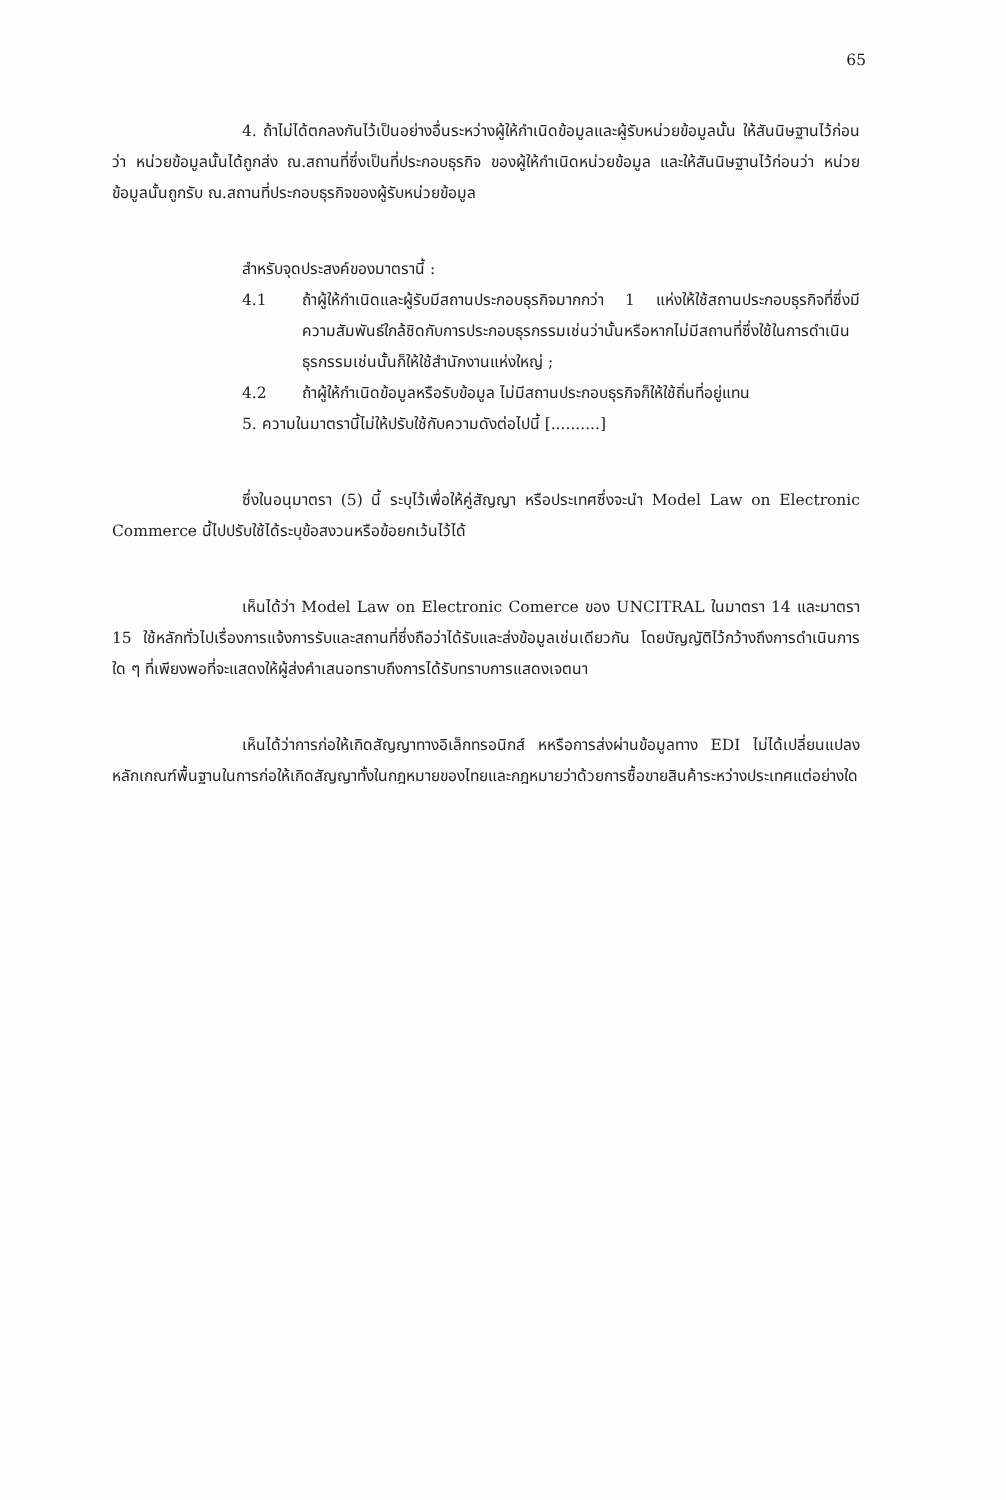65
4. ถ้าไม่ได้ตกลงกันไว้เป็นอย่างอื่นระหว่างผู้ให้กำเนิดข้อมูลและผู้รับหน่วยข้อมูลนั้น ให้สันนิษฐานไว้ก่อนว่า หน่วยข้อมูลนั้นได้ถูกส่ง ณ.สถานที่ซึ่งเป็นที่ประกอบธุรกิจ ของผู้ให้กำเนิดหน่วยข้อมูล และให้สันนิษฐานไว้ก่อนว่า หน่วยข้อมูลนั้นถูกรับ ณ.สถานที่ประกอบธุรกิจของผู้รับหน่วยข้อมูล
สำหรับจุดประสงค์ของมาตรานี้ :
4.1 ถ้าผู้ให้กำเนิดและผู้รับมีสถานประกอบธุรกิจมากกว่า 1 แห่งให้ใช้สถานประกอบธุรกิจที่ซึ่งมีความสัมพันธ์ใกล้ชิดกับการประกอบธุรกรรมเช่นว่านั้นหรือหากไม่มีสถานที่ซึ่งใช้ในการดำเนินธุรกรรมเช่นนั้นก็ให้ใช้สำนักงานแห่งใหญ่ ;
4.2 ถ้าผู้ให้กำเนิดข้อมูลหรือรับข้อมูล ไม่มีสถานประกอบธุรกิจก็ให้ใช้ถิ่นที่อยู่แทน
5. ความในมาตรานี้ไม่ให้ปรับใช้กับความดังต่อไปนี้ [..........]
ซึ่งในอนุมาตรา (5) นี้ ระบุไว้เพื่อให้คู่สัญญา หรือประเทศซึ่งจะนำ Model Law on Electronic Commerce นี้ไปปรับใช้ได้ระบุข้อสงวนหรือข้อยกเว้นไว้ได้
เห็นได้ว่า Model Law on Electronic Comerce ของ UNCITRAL ในมาตรา 14 และมาตรา 15 ใช้หลักทั่วไปเรื่องการแจ้งการรับและสถานที่ซึ่งถือว่าได้รับและส่งข้อมูลเช่นเดียวกัน โดยบัญญัติไว้กว้างถึงการดำเนินการใด ๆ ที่เพียงพอที่จะแสดงให้ผู้ส่งคำเสนอทราบถึงการได้รับทราบการแสดงเจตนา
เห็นได้ว่าการก่อให้เกิดสัญญาทางอิเล็กทรอนิกส์ หหรือการส่งผ่านข้อมูลทาง EDI ไม่ได้เปลี่ยนแปลงหลักเกณฑ์พื้นฐานในการก่อให้เกิดสัญญาทั้งในกฎหมายของไทยและกฎหมายว่าด้วยการซื้อขายสินค้าระหว่างประเทศแต่อย่างใด